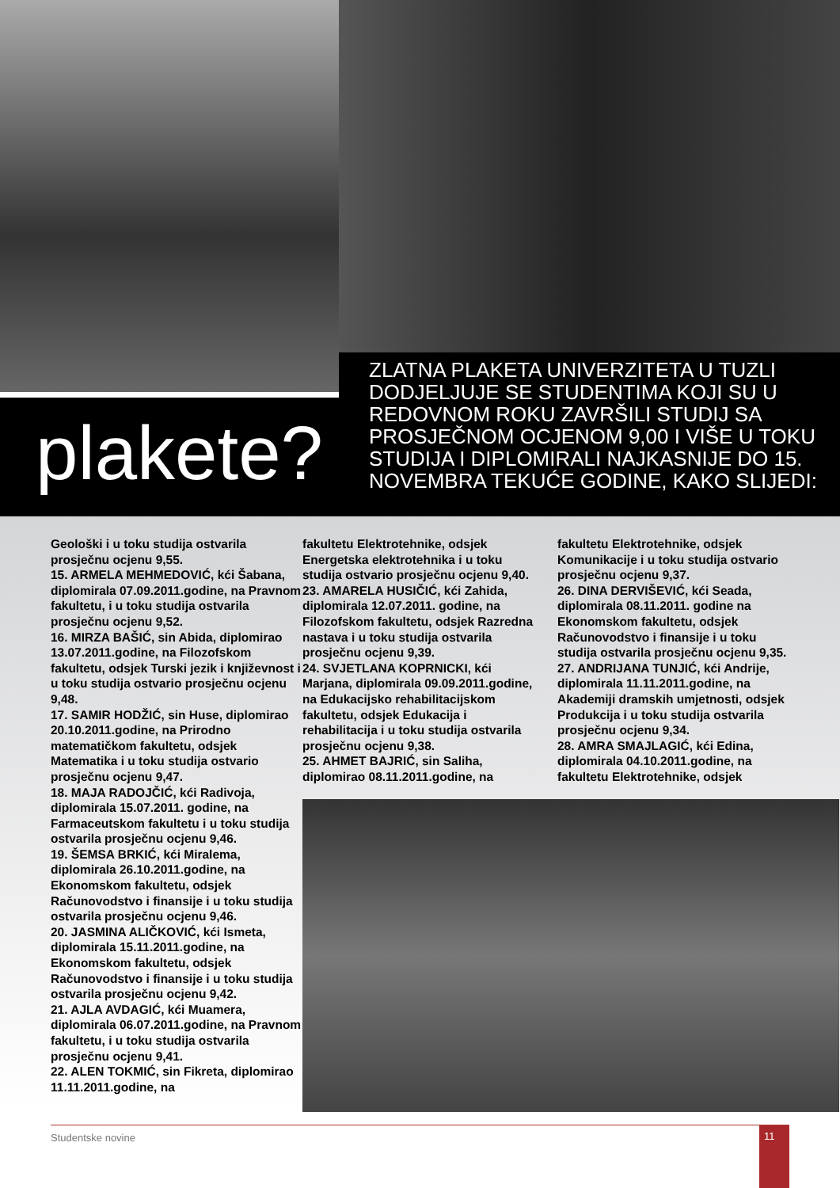plakete?
ZLATNA PLAKETA UNIVERZITETA U TUZLI DODJELJUJE SE STUDENTIMA KOJI SU U REDOVNOM ROKU ZAVRŠILI STUDIJ SA PROSJEČNOM OCJENOM 9,00 I VIŠE U TOKU STUDIJA I DIPLOMIRALI NAJKASNIJE DO 15. NOVEMBRA TEKUĆE GODINE, KAKO SLIJEDI:
Geološki i u toku studija ostvarila prosječnu ocjenu 9,55.
15. ARMELA MEHMEDOVIĆ, kći Šabana, diplomirala 07.09.2011.godine, na Pravnom fakultetu, i u toku studija ostvarila prosječnu ocjenu 9,52.
16. MIRZA BAŠIĆ, sin Abida, diplomirao 13.07.2011.godine, na Filozofskom fakultetu, odsjek Turski jezik i književnost i u toku studija ostvario prosječnu ocjenu 9,48.
17. SAMIR HODŽIĆ, sin Huse, diplomirao 20.10.2011.godine, na Prirodno matematičkom fakultetu, odsjek Matematika i u toku studija ostvario prosječnu ocjenu 9,47.
18. MAJA RADOJČIĆ, kći Radivoja, diplomirala 15.07.2011. godine, na Farmaceutskom fakultetu i u toku studija ostvarila prosječnu ocjenu 9,46.
19. ŠEMSA BRKIĆ, kći Miralema, diplomirala 26.10.2011.godine, na Ekonomskom fakultetu, odsjek Računovodstvo i finansije i u toku studija ostvarila prosječnu ocjenu 9,46.
20. JASMINA ALIČKOVIĆ, kći Ismeta, diplomirala 15.11.2011.godine, na Ekonomskom fakultetu, odsjek Računovodstvo i finansije i u toku studija ostvarila prosječnu ocjenu 9,42.
21. AJLA AVDAGIĆ, kći Muamera, diplomirala 06.07.2011.godine, na Pravnom fakultetu, i u toku studija ostvarila prosječnu ocjenu 9,41.
22. ALEN TOKMIĆ, sin Fikreta, diplomirao 11.11.2011.godine, na
fakultetu Elektrotehnike, odsjek Energetska elektrotehnika i u toku studija ostvario prosječnu ocjenu 9,40.
23. AMARELA HUSIČIĆ, kći Zahida, diplomirala 12.07.2011. godine, na Filozofskom fakultetu, odsjek Razredna nastava i u toku studija ostvarila prosječnu ocjenu 9,39.
24. SVJETLANA KOPRNICKI, kći Marjana, diplomirala 09.09.2011.godine, na Edukacijsko rehabilitacijskom fakultetu, odsjek Edukacija i rehabilitacija i u toku studija ostvarila prosječnu ocjenu 9,38.
25. AHMET BAJRIĆ, sin Saliha, diplomirao 08.11.2011.godine, na
fakultetu Elektrotehnike, odsjek Komunikacije i u toku studija ostvario prosječnu ocjenu 9,37.
26. DINA DERVIŠEVIĆ, kći Seada, diplomirala 08.11.2011. godine na Ekonomskom fakultetu, odsjek Računovodstvo i finansije i u toku studija ostvarila prosječnu ocjenu 9,35.
27. ANDRIJANA TUNJIĆ, kći Andrije, diplomirala 11.11.2011.godine, na Akademiji dramskih umjetnosti, odsjek Produkcija i u toku studija ostvarila prosječnu ocjenu 9,34.
28. AMRA SMAJLAGIĆ, kći Edina, diplomirala 04.10.2011.godine, na fakultetu Elektrotehnike, odsjek
Studentske novine 11